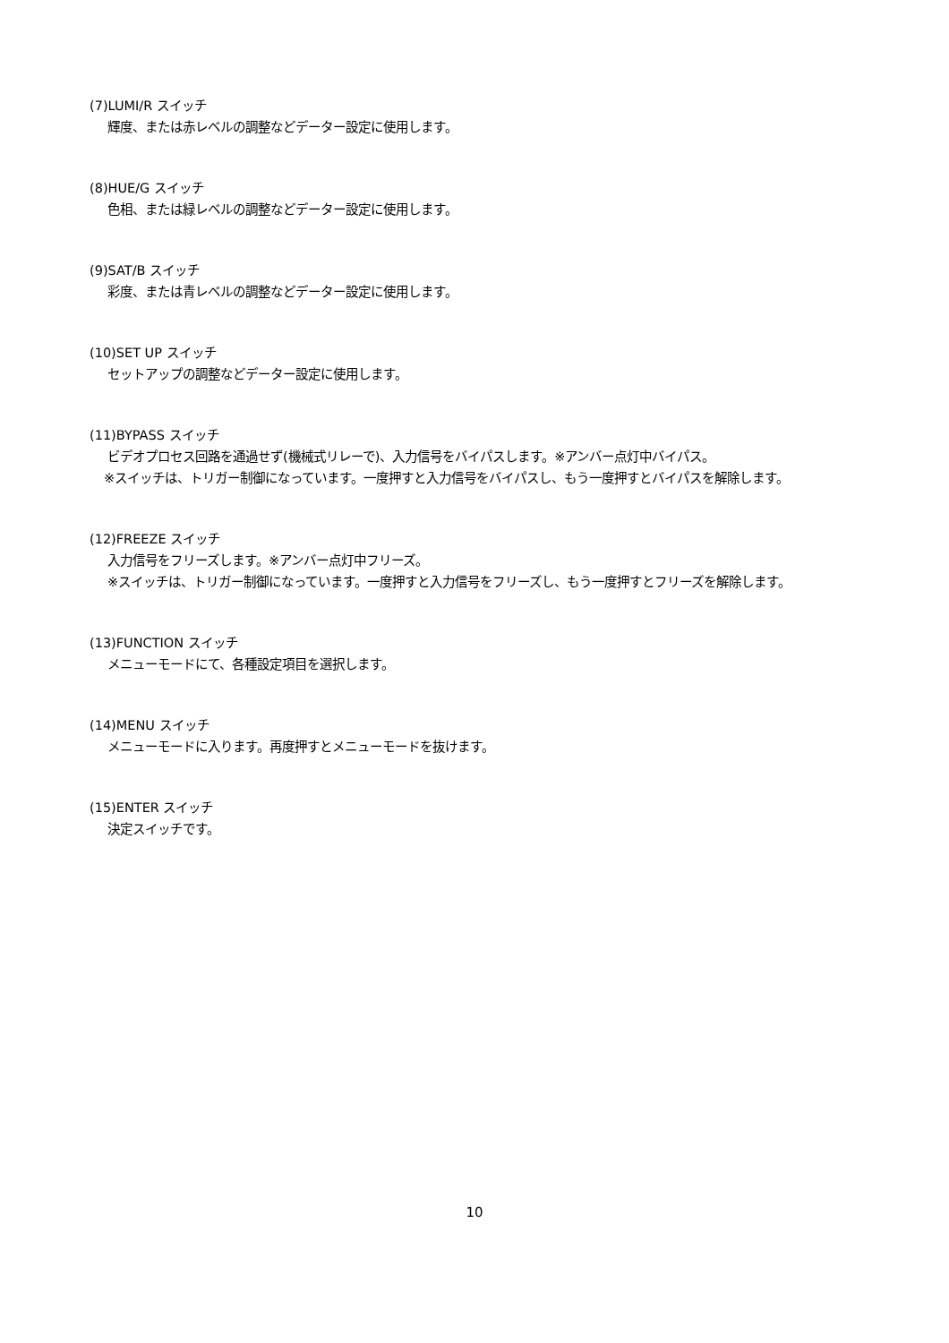(7)LUMI/R スイッチ
輝度、または赤レベルの調整などデーター設定に使用します。
(8)HUE/G スイッチ
色相、または緑レベルの調整などデーター設定に使用します。
(9)SAT/B スイッチ
彩度、または青レベルの調整などデーター設定に使用します。
(10)SET UP スイッチ
セットアップの調整などデーター設定に使用します。
(11)BYPASS スイッチ
ビデオプロセス回路を通過せず(機械式リレーで)、入力信号をバイパスします。※アンバー点灯中バイパス。
※スイッチは、トリガー制御になっています。一度押すと入力信号をバイパスし、もう一度押すとバイパスを解除します。
(12)FREEZE スイッチ
入力信号をフリーズします。※アンバー点灯中フリーズ。
※スイッチは、トリガー制御になっています。一度押すと入力信号をフリーズし、もう一度押すとフリーズを解除します。
(13)FUNCTION スイッチ
メニューモードにて、各種設定項目を選択します。
(14)MENU スイッチ
メニューモードに入ります。再度押すとメニューモードを抜けます。
(15)ENTER スイッチ
決定スイッチです。
10